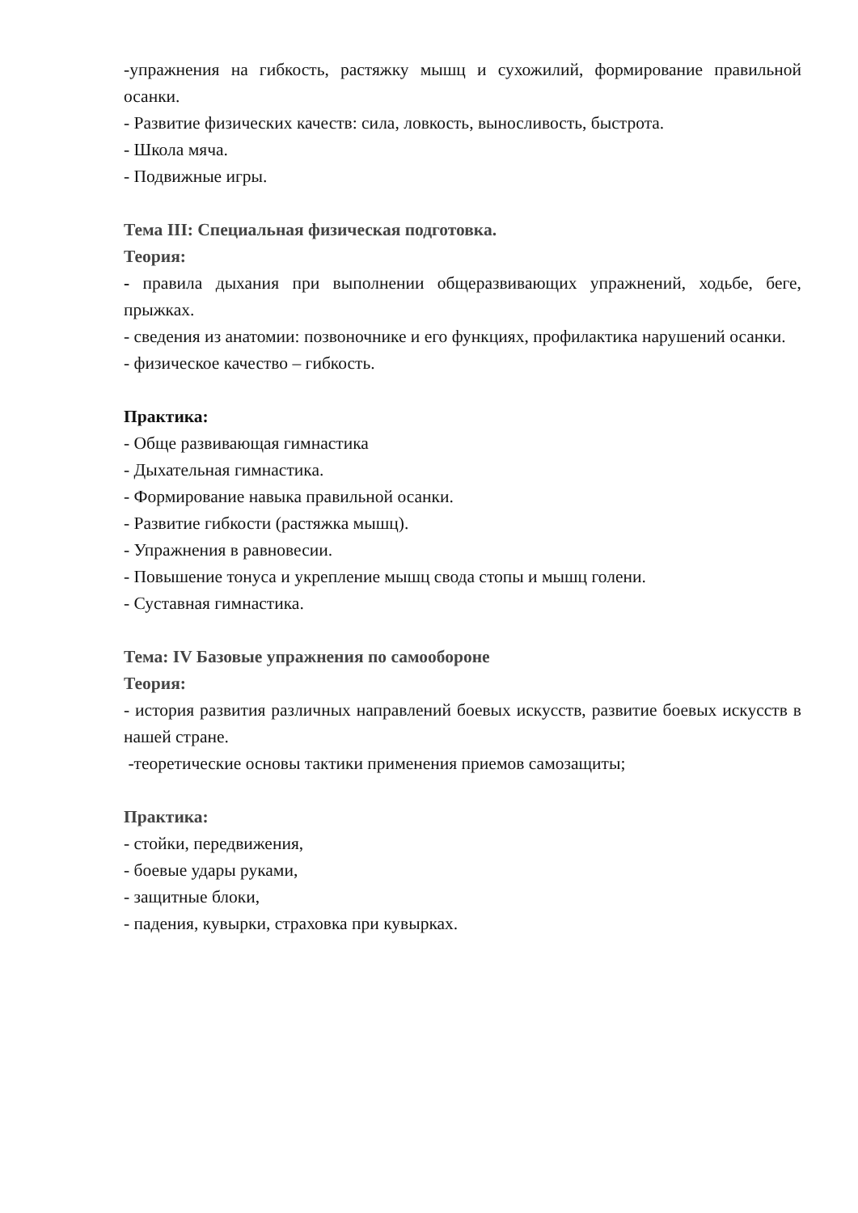-упражнения на гибкость, растяжку мышц и сухожилий, формирование правильной осанки.
- Развитие физических качеств: сила, ловкость, выносливость, быстрота.
- Школа мяча.
- Подвижные игры.
Тема III: Специальная физическая подготовка.
Теория:
- правила дыхания при выполнении общеразвивающих упражнений, ходьбе, беге, прыжках.
- сведения из анатомии: позвоночнике и его функциях, профилактика нарушений осанки.
- физическое качество – гибкость.
Практика:
- Обще развивающая гимнастика
- Дыхательная гимнастика.
- Формирование навыка правильной осанки.
- Развитие гибкости (растяжка мышц).
- Упражнения в равновесии.
- Повышение тонуса и укрепление мышц свода стопы и мышц голени.
- Суставная гимнастика.
Тема: IV Базовые упражнения по самообороне
Теория:
- история развития различных направлений боевых искусств, развитие боевых искусств в нашей стране.
-теоретические основы тактики применения приемов самозащиты;
Практика:
- стойки, передвижения,
- боевые удары руками,
- защитные блоки,
- падения, кувырки, страховка при кувырках.